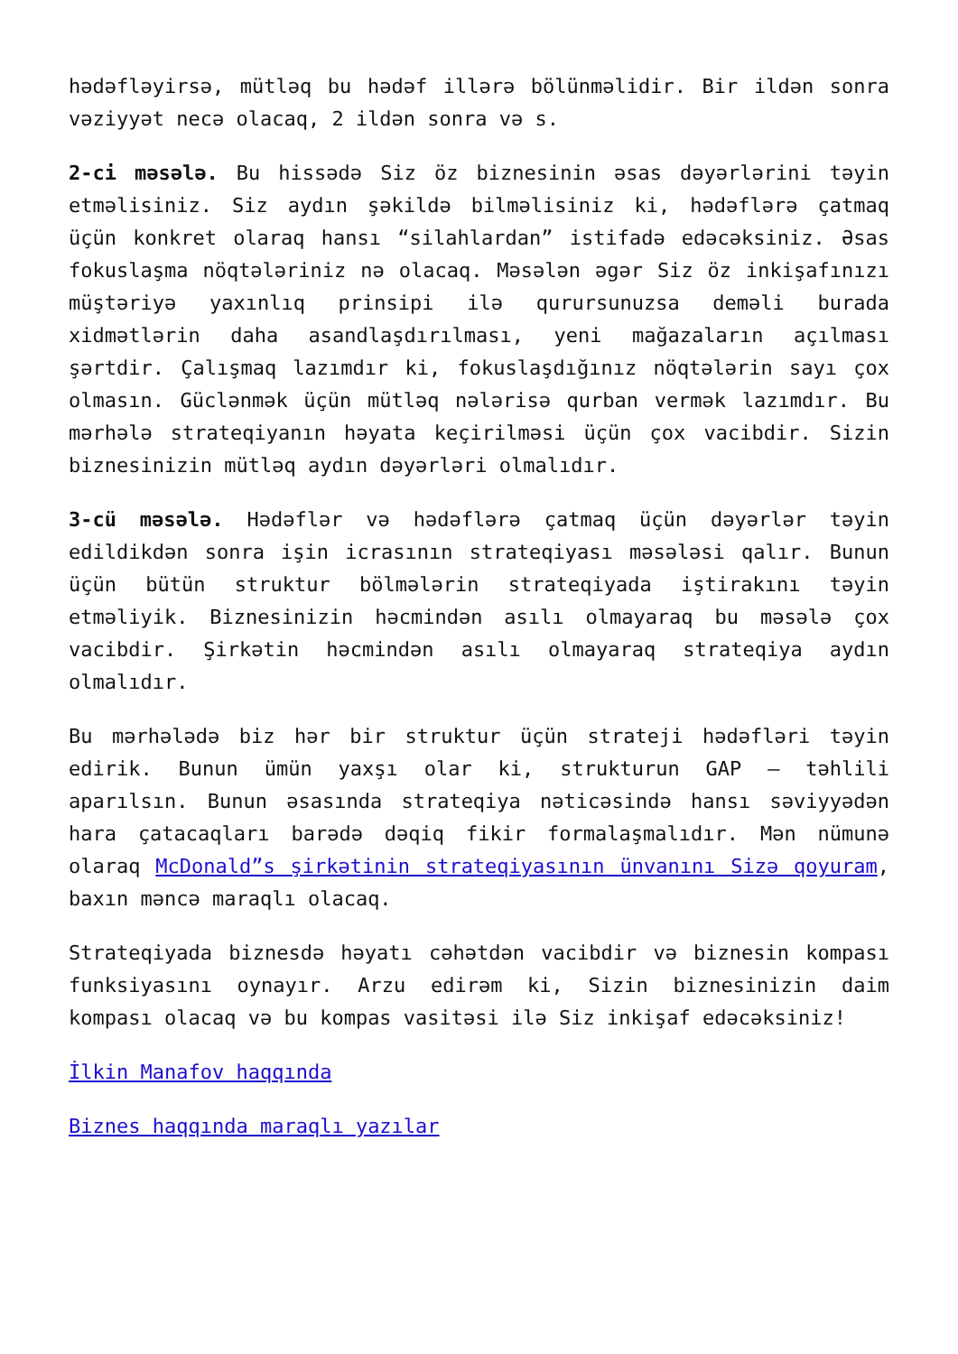hədəfləyirsə, mütləq bu hədəf illərə bölünməlidir. Bir ildən sonra vəziyyət necə olacaq, 2 ildən sonra və s.
2-ci məsələ. Bu hissədə Siz öz biznesinin əsas dəyərlərini təyin etməlisiniz. Siz aydın şəkildə bilməlisiniz ki, hədəflərə çatmaq üçün konkret olaraq hansı “silahlardan” istifadə edəcəksiniz. Əsas fokuslaşma nöqtələriniz nə olacaq. Məsələn əgər Siz öz inkişafınızı müştəriyə yaxınlıq prinsipi ilə qurursunuzsa deməli burada xidmətlərin daha asandlaşdırılması, yeni mağazaların açılması şərtdir. Çalışmaq lazımdır ki, fokuslaşdığınız nöqtələrin sayı çox olmasın. Güclənmək üçün mütləq nələrisə qurban vermək lazımdır. Bu mərhələ strateqiyanın həyata keçirilməsi üçün çox vacibdir. Sizin biznesinizin mütləq aydın dəyərləri olmalıdır.
3-cü məsələ. Hədəflər və hədəflərə çatmaq üçün dəyərlər təyin edildikdən sonra işin icrasının strateqiyası məsələsi qalır. Bunun üçün bütün struktur bölmələrin strateqiyada iştirakını təyin etməliyik. Biznesinizin həcmindən asılı olmayaraq bu məsələ çox vacibdir. Şirkətin həcmindən asılı olmayaraq strateqiya aydın olmalıdır.
Bu mərhələdə biz hər bir struktur üçün strateji hədəfləri təyin edirik. Bunun ümün yaxşı olar ki, strukturun GAP – təhlili aparılsın. Bunun əsasında strateqiya nəticəsində hansı səviyyədən hara çatacaqları barədə dəqiq fikir formalaşmalıdır. Mən nümunə olaraq McDonald”s şirkətinin strateqiyasının ünvanını Sizə qoyuram, baxın məncə maraqlı olacaq.
Strateqiyada biznesdə həyatı cəhətdən vacibdir və biznesin kompası funksiyasını oynayır. Arzu edirəm ki, Sizin biznesinizin daim kompası olacaq və bu kompas vasitəsi ilə Siz inkişaf edəcəksiniz!
İlkin Manafov haqqında
Biznes haqqında maraqlı yazılar